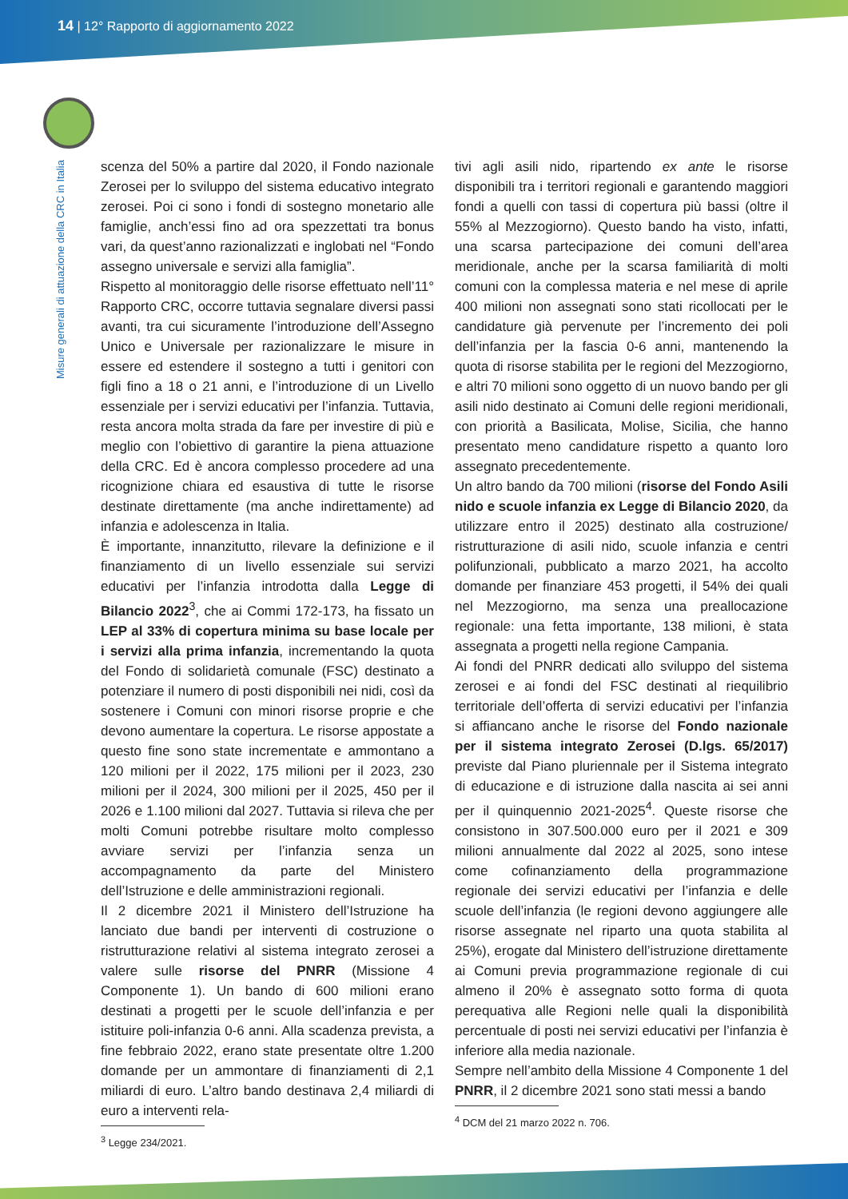14 | 12° Rapporto di aggiornamento 2022
Misure generali di attuazione della CRC in Italia
scenza del 50% a partire dal 2020, il Fondo nazionale Zerosei per lo sviluppo del sistema educativo integrato zerosei. Poi ci sono i fondi di sostegno monetario alle famiglie, anch’essi fino ad ora spezzettati tra bonus vari, da quest’anno razionalizzati e inglobati nel “Fondo assegno universale e servizi alla famiglia”.
Rispetto al monitoraggio delle risorse effettuato nell’11° Rapporto CRC, occorre tuttavia segnalare diversi passi avanti, tra cui sicuramente l’introduzione dell’Assegno Unico e Universale per razionalizzare le misure in essere ed estendere il sostegno a tutti i genitori con figli fino a 18 o 21 anni, e l’introduzione di un Livello essenziale per i servizi educativi per l’infanzia. Tuttavia, resta ancora molta strada da fare per investire di più e meglio con l’obiettivo di garantire la piena attuazione della CRC. Ed è ancora complesso procedere ad una ricognizione chiara ed esaustiva di tutte le risorse destinate direttamente (ma anche indirettamente) ad infanzia e adolescenza in Italia.
È importante, innanzitutto, rilevare la definizione e il finanziamento di un livello essenziale sui servizi educativi per l’infanzia introdotta dalla Legge di Bilancio 2022<sup>3</sup>, che ai Commi 172-173, ha fissato un LEP al 33% di copertura minima su base locale per i servizi alla prima infanzia, incrementando la quota del Fondo di solidarietà comunale (FSC) destinato a potenziare il numero di posti disponibili nei nidi, così da sostenere i Comuni con minori risorse proprie e che devono aumentare la copertura. Le risorse appostate a questo fine sono state incrementate e ammontano a 120 milioni per il 2022, 175 milioni per il 2023, 230 milioni per il 2024, 300 milioni per il 2025, 450 per il 2026 e 1.100 milioni dal 2027. Tuttavia si rileva che per molti Comuni potrebbe risultare molto complesso avviare servizi per l’infanzia senza un accompagnamento da parte del Ministero dell’Istruzione e delle amministrazioni regionali.
Il 2 dicembre 2021 il Ministero dell’Istruzione ha lanciato due bandi per interventi di costruzione o ristrutturazione relativi al sistema integrato zerosei a valere sulle risorse del PNRR (Missione 4 Componente 1). Un bando di 600 milioni erano destinati a progetti per le scuole dell’infanzia e per istituire poli-infanzia 0-6 anni. Alla scadenza prevista, a fine febbraio 2022, erano state presentate oltre 1.200 domande per un ammontare di finanziamenti di 2,1 miliardi di euro. L’altro bando destinava 2,4 miliardi di euro a interventi rela-
<sup>3</sup> Legge 234/2021.
tivi agli asili nido, ripartendo ex ante le risorse disponibili tra i territori regionali e garantendo maggiori fondi a quelli con tassi di copertura più bassi (oltre il 55% al Mezzogiorno). Questo bando ha visto, infatti, una scarsa partecipazione dei comuni dell’area meridionale, anche per la scarsa familiarità di molti comuni con la complessa materia e nel mese di aprile 400 milioni non assegnati sono stati ricollocati per le candidature già pervenute per l’incremento dei poli dell’infanzia per la fascia 0-6 anni, mantenendo la quota di risorse stabilita per le regioni del Mezzogiorno, e altri 70 milioni sono oggetto di un nuovo bando per gli asili nido destinato ai Comuni delle regioni meridionali, con priorità a Basilicata, Molise, Sicilia, che hanno presentato meno candidature rispetto a quanto loro assegnato precedentemente.
Un altro bando da 700 milioni (risorse del Fondo Asili nido e scuole infanzia ex Legge di Bilancio 2020, da utilizzare entro il 2025) destinato alla costruzione/ ristrutturazione di asili nido, scuole infanzia e centri polifunzionali, pubblicato a marzo 2021, ha accolto domande per finanziare 453 progetti, il 54% dei quali nel Mezzogiorno, ma senza una preallocazione regionale: una fetta importante, 138 milioni, è stata assegnata a progetti nella regione Campania.
Ai fondi del PNRR dedicati allo sviluppo del sistema zerosei e ai fondi del FSC destinati al riequilibrio territoriale dell’offerta di servizi educativi per l’infanzia si affiancano anche le risorse del Fondo nazionale per il sistema integrato Zerosei (D.lgs. 65/2017) previste dal Piano pluriennale per il Sistema integrato di educazione e di istruzione dalla nascita ai sei anni per il quinquennio 2021-2025<sup>4</sup>. Queste risorse che consistono in 307.500.000 euro per il 2021 e 309 milioni annualmente dal 2022 al 2025, sono intese come cofinanziamento della programmazione regionale dei servizi educativi per l’infanzia e delle scuole dell’infanzia (le regioni devono aggiungere alle risorse assegnate nel riparto una quota stabilita al 25%), erogate dal Ministero dell’istruzione direttamente ai Comuni previa programmazione regionale di cui almeno il 20% è assegnato sotto forma di quota perequativa alle Regioni nelle quali la disponibilità percentuale di posti nei servizi educativi per l’infanzia è inferiore alla media nazionale.
Sempre nell’ambito della Missione 4 Componente 1 del PNRR, il 2 dicembre 2021 sono stati messi a bando
<sup>4</sup> DCM del 21 marzo 2022 n. 706.